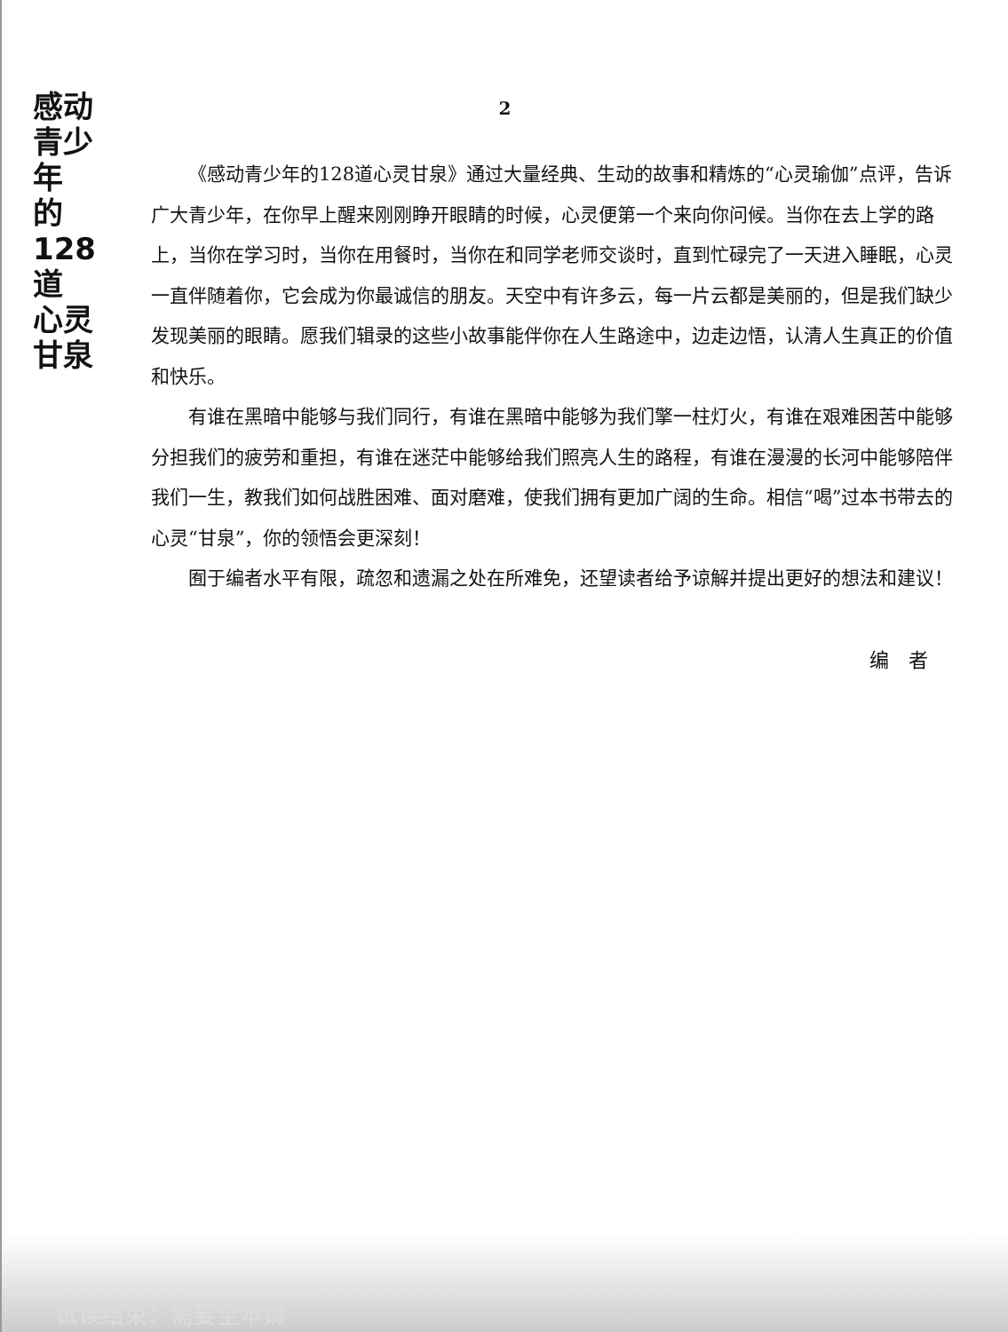感动
青少年
的
128道
心灵
甘泉
2
《感动青少年的128道心灵甘泉》通过大量经典、生动的故事和精炼的“心灵瑜伽”点评，告诉广大青少年，在你早上醒来刚刚睁开眼睛的时候，心灵便第一个来向你问候。当你在去上学的路上，当你在学习时，当你在用餐时，当你在和同学老师交谈时，直到忙碌完了一天进入睡眠，心灵一直伴随着你，它会成为你最诚信的朋友。天空中有许多云，每一片云都是美丽的，但是我们缺少发现美丽的眼睛。愿我们辑录的这些小故事能伴你在人生路途中，边走边悟，认清人生真正的价值和快乐。
有谁在黑暗中能够与我们同行，有谁在黑暗中能够为我们擎一柱灯火，有谁在艰难困苦中能够分担我们的疲劳和重担，有谁在迷茫中能够给我们照亮人生的路程，有谁在漫漫的长河中能够陪伴我们一生，教我们如何战胜困难、面对磨难，使我们拥有更加广阔的生命。相信“喝”过本书带去的心灵“甘泉”，你的领悟会更深刻！
囿于编者水平有限，疏忽和遗漏之处在所难免，还望读者给予谅解并提出更好的想法和建议！
编　者
试读结束：需要全本请